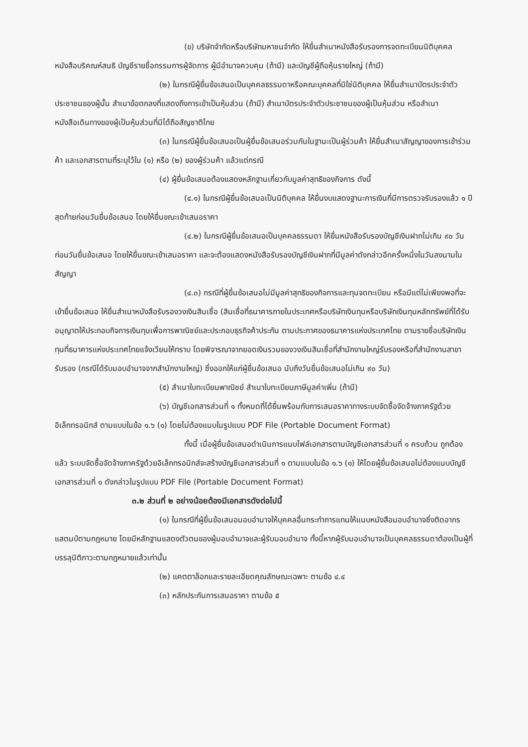(ข) บริษัทจำกัดหรือบริษัทมหาชนจำกัด ให้ยื่นสำเนาหนังสือรับรองการจดทะเบียนนิติบุคคล หนังสือบริคณห์สนธิ บัญชีรายชื่อกรรมการผู้จัดการ ผู้มีอำนาจควบคุม (ถ้ามี) และบัญชีผู้ถือหุ้นรายใหญ่ (ถ้ามี)
(๒) ในกรณีผู้ยื่นข้อเสนอเป็นบุคคลธรรมดาหรือคณะบุคคลที่มิใช่นิติบุคคล ให้ยื่นสำเนาบัตรประจำตัวประชาชนของผู้นั้น สำเนาข้อตกลงที่แสดงถึงการเข้าเป็นหุ้นส่วน (ถ้ามี) สำเนาบัตรประจำตัวประชาชนของผู้เป็นหุ้นส่วน หรือสำเนาหนังสือเดินทางของผู้เป็นหุ้นส่วนที่มิได้ถือสัญชาติไทย
(๓) ในกรณีผู้ยื่นข้อเสนอเป็นผู้ยื่นข้อเสนอร่วมกันในฐานะเป็นผู้ร่วมค้า ให้ยื่นสำเนาสัญญาของการเข้าร่วมค้า และเอกสารตามที่ระบุไว้ใน (๑) หรือ (๒) ของผู้ร่วมค้า แล้วแต่กรณี
(๔) ผู้ยื่นข้อเสนอต้องแสดงหลักฐานเกี่ยวกับมูลค่าสุทธิของกิจการ ดังนี้
(๔.๑) ในกรณีผู้ยื่นข้อเสนอเป็นนิติบุคคล ให้ยื่นงบแสดงฐานะการเงินที่มีการตรวจรับรองแล้ว ๑ ปีสุดท้ายก่อนวันยื่นข้อเสนอ โดยให้ยื่นขณะเข้าเสนอราคา
(๔.๒) ในกรณีผู้ยื่นข้อเสนอเป็นบุคคลธรรมดา ให้ยื่นหนังสือรับรองบัญชีเงินฝากไม่เกิน ๙๐ วันก่อนวันยื่นข้อเสนอ โดยให้ยื่นขณะเข้าเสนอราคา และจะต้องแสดงหนังสือรับรองบัญชีเงินฝากที่มีมูลค่าดังกล่าวอีกครั้งหนึ่งในวันลงนามในสัญญา
(๔.๓) กรณีที่ผู้ยื่นข้อเสนอไม่มีมูลค่าสุทธิของกิจการและทุนจดทะเบียน หรือมีแต่ไม่เพียงพอที่จะเข้ายื่นข้อเสนอ ให้ยื่นสำเนาหนังสือรับรองวงเงินสินเชื่อ (สินเชื่อที่ธนาคารภายในประเทศหรือบริษัทเงินทุนหรือบริษัทเงินทุนหลักทรัพย์ที่ได้รับอนุญาตให้ประกอบกิจการเงินทุนเพื่อการพาณิชย์และประกอบธุรกิจค้าประกัน ตามประกาศของธนาคารแห่งประเทศไทย ตามรายชื่อบริษัทเงินทุนที่ธนาคารแห่งประเทศไทยแจ้งเวียนให้ทราบ โดยพิจารณาจากยอดเงินรวมของวงเงินสินเชื่อที่สำนักงานใหญ่รับรองหรือที่สำนักงานสาขารับรอง (กรณีได้รับมอบอำนาจจากสำนักงานใหญ่) ซึ่งออกให้แก่ผู้ยื่นข้อเสนอ นับถึงวันยื่นข้อเสนอไม่เกิน ๙๐ วัน)
(๕) สำเนาใบทะเบียนพาณิชย์ สำเนาใบทะเบียนภาษีมูลค่าเพิ่ม (ถ้ามี)
(๖) บัญชีเอกสารส่วนที่ ๑ ทั้งหมดที่ได้ยื่นพร้อมกับการเสนอราคาทางระบบจัดซื้อจัดจ้างภาครัฐด้วยอิเล็กทรอนิกส์ ตามแบบในข้อ ๑.๖ (๑) โดยไม่ต้องแนบในรูปแบบ PDF File (Portable Document Format)
ทั้งนี้ เมื่อผู้ยื่นข้อเสนอดำเนินการแนบไฟล์เอกสารตามบัญชีเอกสารส่วนที่ ๑ ครบถ้วน ถูกต้องแล้ว ระบบจัดซื้อจัดจ้างภาครัฐด้วยอิเล็กทรอนิกส์จะสร้างบัญชีเอกสารส่วนที่ ๑ ตามแบบในข้อ ๑.๖ (๑) ให้โดยผู้ยื่นข้อเสนอไม่ต้องแนบบัญชีเอกสารส่วนที่ ๑ ดังกล่าวในรูปแบบ PDF File (Portable Document Format)
๓.๒ ส่วนที่ ๒ อย่างน้อยต้องมีเอกสารดังต่อไปนี้
(๑) ในกรณีที่ผู้ยื่นข้อเสนอมอบอำนาจให้บุคคลอื่นกระทำการแทนให้แนบหนังสือมอบอำนาจซึ่งติดอากรแสตมป์ตามกฎหมาย โดยมีหลักฐานแสดงตัวตนของผู้มอบอำนาจและผู้รับมอบอำนาจ ทั้งนี้หากผู้รับมอบอำนาจเป็นบุคคลธรรมดาต้องเป็นผู้ที่บรรลุนิติภาวะตามกฎหมายแล้วเท่านั้น
(๒) แคตตาล็อกและรายละเอียดคุณลักษณะเฉพาะ ตามข้อ ๔.๔
(๓) หลักประกันการเสนอราคา ตามข้อ ๕